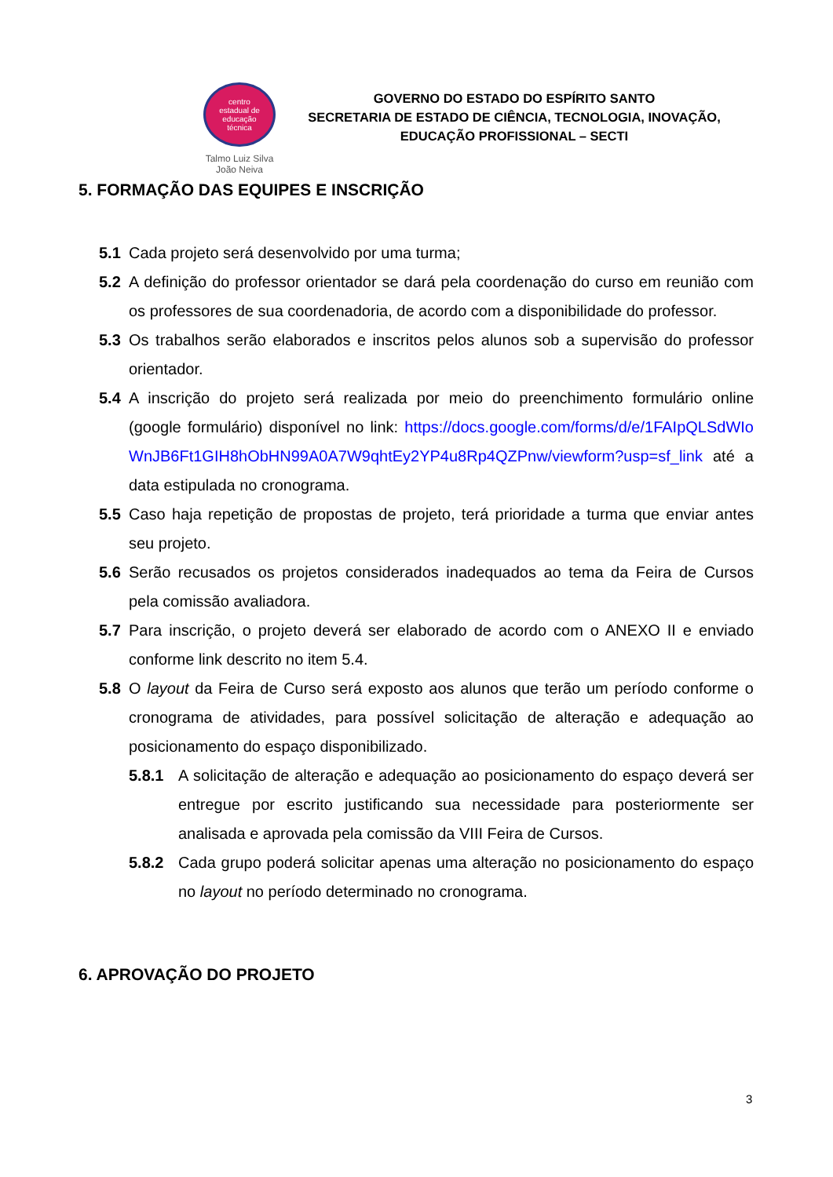centro
estadual de
educação
técnica
Talmo Luiz Silva
João Neiva
GOVERNO DO ESTADO DO ESPÍRITO SANTO
SECRETARIA DE ESTADO DE CIÊNCIA, TECNOLOGIA, INOVAÇÃO,
EDUCAÇÃO PROFISSIONAL – SECTI
5. FORMAÇÃO DAS EQUIPES E INSCRIÇÃO
5.1 Cada projeto será desenvolvido por uma turma;
5.2 A definição do professor orientador se dará pela coordenação do curso em reunião com os professores de sua coordenadoria, de acordo com a disponibilidade do professor.
5.3 Os trabalhos serão elaborados e inscritos pelos alunos sob a supervisão do professor orientador.
5.4 A inscrição do projeto será realizada por meio do preenchimento formulário online (google formulário) disponível no link: https://docs.google.com/forms/d/e/1FAIpQLSdWIoWnJB6Ft1GIH8hObHN99A0A7W9qhtEy2YP4u8Rp4QZPnw/viewform?usp=sf_link até a data estipulada no cronograma.
5.5 Caso haja repetição de propostas de projeto, terá prioridade a turma que enviar antes seu projeto.
5.6 Serão recusados os projetos considerados inadequados ao tema da Feira de Cursos pela comissão avaliadora.
5.7 Para inscrição, o projeto deverá ser elaborado de acordo com o ANEXO II e enviado conforme link descrito no item 5.4.
5.8 O layout da Feira de Curso será exposto aos alunos que terão um período conforme o cronograma de atividades, para possível solicitação de alteração e adequação ao posicionamento do espaço disponibilizado.
5.8.1 A solicitação de alteração e adequação ao posicionamento do espaço deverá ser entregue por escrito justificando sua necessidade para posteriormente ser analisada e aprovada pela comissão da VIII Feira de Cursos.
5.8.2 Cada grupo poderá solicitar apenas uma alteração no posicionamento do espaço no layout no período determinado no cronograma.
6. APROVAÇÃO DO PROJETO
3